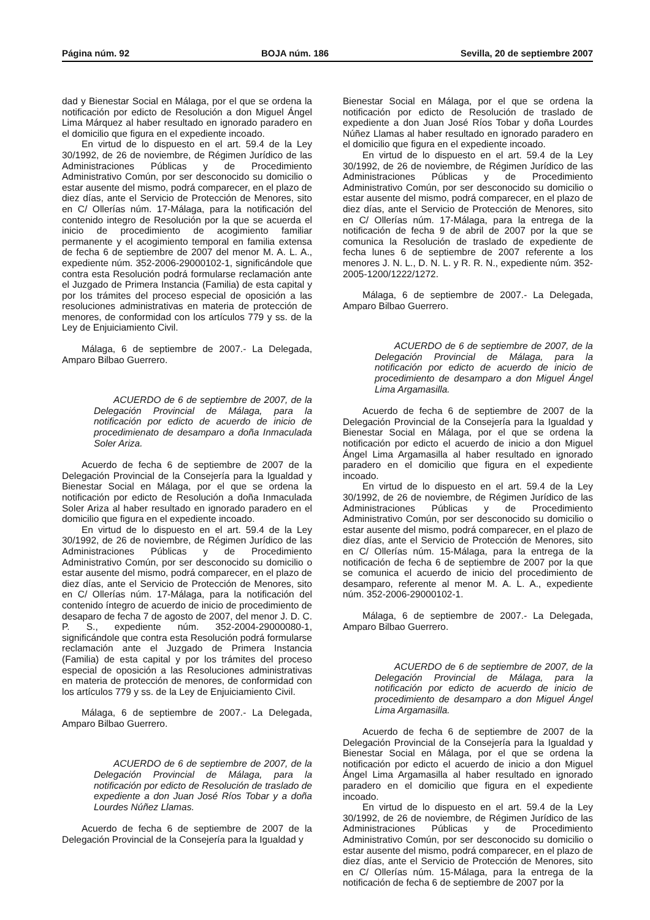Página núm. 92 BOJA núm. 186 Sevilla, 20 de septiembre 2007
dad y Bienestar Social en Málaga, por el que se ordena la notificación por edicto de Resolución a don Miguel Ángel Lima Márquez al haber resultado en ignorado paradero en el domicilio que figura en el expediente incoado.
En virtud de lo dispuesto en el art. 59.4 de la Ley 30/1992, de 26 de noviembre, de Régimen Jurídico de las Administraciones Públicas y de Procedimiento Administrativo Común, por ser desconocido su domicilio o estar ausente del mismo, podrá comparecer, en el plazo de diez días, ante el Servicio de Protección de Menores, sito en C/ Ollerías núm. 17-Málaga, para la notificación del contenido integro de Resolución por la que se acuerda el inicio de procedimiento de acogimiento familiar permanente y el acogimiento temporal en familia extensa de fecha 6 de septiembre de 2007 del menor M. A. L. A., expediente núm. 352-2006-29000102-1, significándole que contra esta Resolución podrá formularse reclamación ante el Juzgado de Primera Instancia (Familia) de esta capital y por los trámites del proceso especial de oposición a las resoluciones administrativas en materia de protección de menores, de conformidad con los artículos 779 y ss. de la Ley de Enjuiciamiento Civil.
Málaga, 6 de septiembre de 2007.- La Delegada, Amparo Bilbao Guerrero.
ACUERDO de 6 de septiembre de 2007, de la Delegación Provincial de Málaga, para la notificación por edicto de acuerdo de inicio de procedimienato de desamparo a doña Inmaculada Soler Ariza.
Acuerdo de fecha 6 de septiembre de 2007 de la Delegación Provincial de la Consejería para la Igualdad y Bienestar Social en Málaga, por el que se ordena la notificación por edicto de Resolución a doña Inmaculada Soler Ariza al haber resultado en ignorado paradero en el domicilio que figura en el expediente incoado.
En virtud de lo dispuesto en el art. 59.4 de la Ley 30/1992, de 26 de noviembre, de Régimen Jurídico de las Administraciones Públicas y de Procedimiento Administrativo Común, por ser desconocido su domicilio o estar ausente del mismo, podrá comparecer, en el plazo de diez días, ante el Servicio de Protección de Menores, sito en C/ Ollerías núm. 17-Málaga, para la notificación del contenido íntegro de acuerdo de inicio de procedimiento de desaparo de fecha 7 de agosto de 2007, del menor J. D. C. P. S., expediente núm. 352-2004-29000080-1, significándole que contra esta Resolución podrá formularse reclamación ante el Juzgado de Primera Instancia (Familia) de esta capital y por los trámites del proceso especial de oposición a las Resoluciones administrativas en materia de protección de menores, de conformidad con los artículos 779 y ss. de la Ley de Enjuiciamiento Civil.
Málaga, 6 de septiembre de 2007.- La Delegada, Amparo Bilbao Guerrero.
ACUERDO de 6 de septiembre de 2007, de la Delegación Provincial de Málaga, para la notificación por edicto de Resolución de traslado de expediente a don Juan José Ríos Tobar y a doña Lourdes Núñez Llamas.
Acuerdo de fecha 6 de septiembre de 2007 de la Delegación Provincial de la Consejería para la Igualdad y
Bienestar Social en Málaga, por el que se ordena la notificación por edicto de Resolución de traslado de expediente a don Juan José Ríos Tobar y doña Lourdes Núñez Llamas al haber resultado en ignorado paradero en el domicilio que figura en el expediente incoado.
En virtud de lo dispuesto en el art. 59.4 de la Ley 30/1992, de 26 de noviembre, de Régimen Jurídico de las Administraciones Públicas y de Procedimiento Administrativo Común, por ser desconocido su domicilio o estar ausente del mismo, podrá comparecer, en el plazo de diez días, ante el Servicio de Protección de Menores, sito en C/ Ollerías núm. 17-Málaga, para la entrega de la notificación de fecha 9 de abril de 2007 por la que se comunica la Resolución de traslado de expediente de fecha lunes 6 de septiembre de 2007 referente a los menores J. N. L., D. N. L. y R. R. N., expediente núm. 352-2005-1200/1222/1272.
Málaga, 6 de septiembre de 2007.- La Delegada, Amparo Bilbao Guerrero.
ACUERDO de 6 de septiembre de 2007, de la Delegación Provincial de Málaga, para la notificación por edicto de acuerdo de inicio de procedimiento de desamparo a don Miguel Ángel Lima Argamasilla.
Acuerdo de fecha 6 de septiembre de 2007 de la Delegación Provincial de la Consejería para la Igualdad y Bienestar Social en Málaga, por el que se ordena la notificación por edicto el acuerdo de inicio a don Miguel Ángel Lima Argamasilla al haber resultado en ignorado paradero en el domicilio que figura en el expediente incoado.
En virtud de lo dispuesto en el art. 59.4 de la Ley 30/1992, de 26 de noviembre, de Régimen Jurídico de las Administraciones Públicas y de Procedimiento Administrativo Común, por ser desconocido su domicilio o estar ausente del mismo, podrá comparecer, en el plazo de diez días, ante el Servicio de Protección de Menores, sito en C/ Ollerías núm. 15-Málaga, para la entrega de la notificación de fecha 6 de septiembre de 2007 por la que se comunica el acuerdo de inicio del procedimiento de desamparo, referente al menor M. A. L. A., expediente núm. 352-2006-29000102-1.
Málaga, 6 de septiembre de 2007.- La Delegada, Amparo Bilbao Guerrero.
ACUERDO de 6 de septiembre de 2007, de la Delegación Provincial de Málaga, para la notificación por edicto de acuerdo de inicio de procedimiento de desamparo a don Miguel Ángel Lima Argamasilla.
Acuerdo de fecha 6 de septiembre de 2007 de la Delegación Provincial de la Consejería para la Igualdad y Bienestar Social en Málaga, por el que se ordena la notificación por edicto el acuerdo de inicio a don Miguel Ángel Lima Argamasilla al haber resultado en ignorado paradero en el domicilio que figura en el expediente incoado.
En virtud de lo dispuesto en el art. 59.4 de la Ley 30/1992, de 26 de noviembre, de Régimen Jurídico de las Administraciones Públicas y de Procedimiento Administrativo Común, por ser desconocido su domicilio o estar ausente del mismo, podrá comparecer, en el plazo de diez días, ante el Servicio de Protección de Menores, sito en C/ Ollerías núm. 15-Málaga, para la entrega de la notificación de fecha 6 de septiembre de 2007 por la